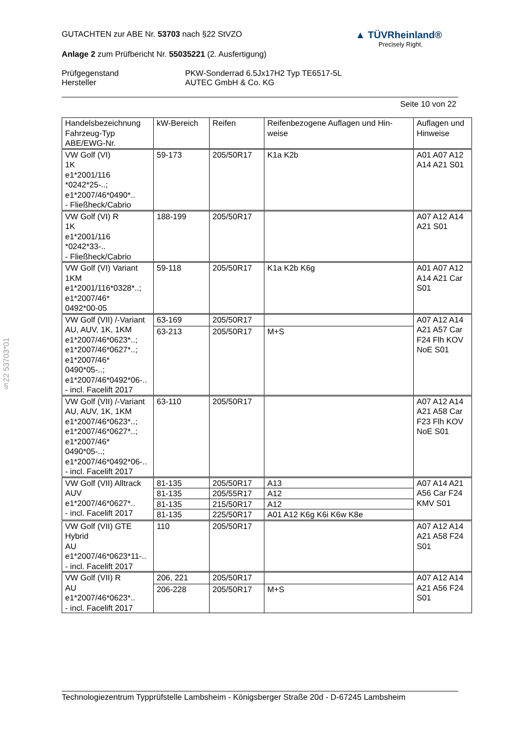§22 53703*01
▲ TÜVRheinland®
Precisely Right.
GUTACHTEN zur ABE Nr. 53703 nach §22 StVZO
Anlage 2 zum Prüfbericht Nr. 55035221 (2. Ausfertigung)
| Prüfgegenstand | PKW-Sonderrad 6.5Jx17H2 Typ TE6517-5L |
| Hersteller | AUTEC GmbH & Co. KG |
Seite 10 von 22
| Handelsbezeichnung Fahrzeug-Typ ABE/EWG-Nr. | kW-Bereich | Reifen | Reifenbezogene Auflagen und Hin- weise | Auflagen und Hinweise |
| --- | --- | --- | --- | --- |
| VW Golf (VI) 1K e1*2001/116 *0242*25-..; e1*2007/46*0490*.. - Fließheck/Cabrio | 59-173 | 205/50R17 | K1a K2b | A01 A07 A12 A14 A21 S01 |
| VW Golf (VI) R 1K e1*2001/116 *0242*33-.. - Fließheck/Cabrio | 188-199 | 205/50R17 | | A07 A12 A14 A21 S01 |
| VW Golf (VI) Variant 1KM e1*2001/116*0328*..; e1*2007/46* 0492*00-05 | 59-118 | 205/50R17 | K1a K2b K6g | A01 A07 A12 A14 A21 Car S01 |
| VW Golf (VII) /-Variant AU, AUV, 1K, 1KM e1*2007/46*0623*..; e1*2007/46*0627*..; e1*2007/46* 0490*05-..; e1*2007/46*0492*06-.. - incl. Facelift 2017 | 63-169 | 205/50R17 | | A07 A12 A14 A21 A57 Car F24 Flh KOV NoE S01 |
| | 63-213 | 205/50R17 | M+S | |
| VW Golf (VII) /-Variant AU, AUV, 1K, 1KM e1*2007/46*0623*..; e1*2007/46*0627*..; e1*2007/46* 0490*05-..; e1*2007/46*0492*06-.. - incl. Facelift 2017 | 63-110 | 205/50R17 | | A07 A12 A14 A21 A58 Car F23 Flh KOV NoE S01 |
| VW Golf (VII) Alltrack AUV e1*2007/46*0627*.. - incl. Facelift 2017 | 81-135 | 205/50R17 | A13 | A07 A14 A21 A56 Car F24 KMV S01 |
| | 81-135 | 205/55R17 | A12 | |
| | 81-135 | 215/50R17 | A12 | |
| | 81-135 | 225/50R17 | A01 A12 K6g K6i K6w K8e | |
| VW Golf (VII) GTE Hybrid AU e1*2007/46*0623*11-.. - incl. Facelift 2017 | 110 | 205/50R17 | | A07 A12 A14 A21 A58 F24 S01 |
| VW Golf (VII) R AU e1*2007/46*0623*.. - incl. Facelift 2017 | 206, 221 | 205/50R17 | | A07 A12 A14 A21 A56 F24 S01 |
| | 206-228 | 205/50R17 | M+S | |
Technologiezentrum Typprüfstelle Lambsheim - Königsberger Straße 20d - D-67245 Lambsheim